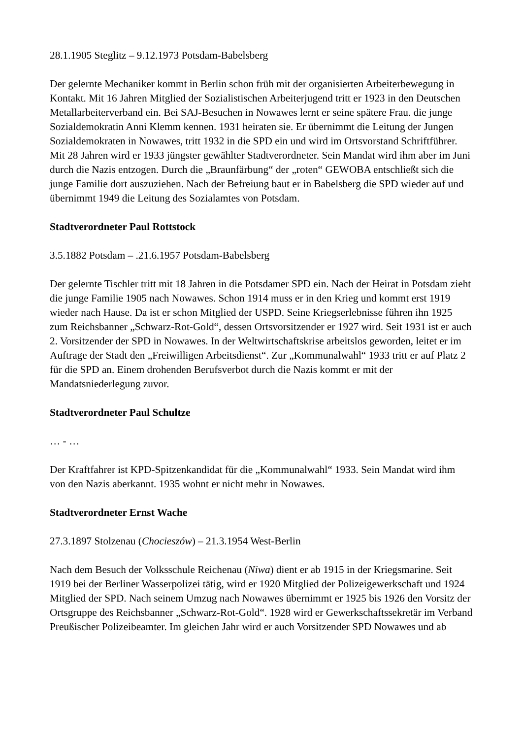28.1.1905 Steglitz – 9.12.1973 Potsdam-Babelsberg
Der gelernte Mechaniker kommt in Berlin schon früh mit der organisierten Arbeiterbewegung in Kontakt. Mit 16 Jahren Mitglied der Sozialistischen Arbeiterjugend tritt er 1923 in den Deutschen Metallarbeiterverband ein. Bei SAJ-Besuchen in Nowawes lernt er seine spätere Frau. die junge Sozialdemokratin Anni Klemm kennen. 1931 heiraten sie. Er übernimmt die Leitung der Jungen Sozialdemokraten in Nowawes, tritt 1932 in die SPD ein und wird im Ortsvorstand Schriftführer. Mit 28 Jahren wird er 1933 jüngster gewählter Stadtverordneter. Sein Mandat wird ihm aber im Juni durch die Nazis entzogen. Durch die „Braunfärbung“ der „roten“ GEWOBA entschließt sich die junge Familie dort auszuziehen. Nach der Befreiung baut er in Babelsberg die SPD wieder auf und übernimmt 1949 die Leitung des Sozialamtes von Potsdam.
Stadtverordneter Paul Rottstock
3.5.1882 Potsdam – .21.6.1957 Potsdam-Babelsberg
Der gelernte Tischler tritt mit 18 Jahren in die Potsdamer SPD ein. Nach der Heirat in Potsdam zieht die junge Familie 1905 nach Nowawes. Schon 1914 muss er in den Krieg und kommt erst 1919 wieder nach Hause. Da ist er schon Mitglied der USPD. Seine Kriegserlebnisse führen ihn 1925 zum Reichsbanner „Schwarz-Rot-Gold“, dessen Ortsvorsitzender er 1927 wird. Seit 1931 ist er auch 2. Vorsitzender der SPD in Nowawes. In der Weltwirtschaftskrise arbeitslos geworden, leitet er im Auftrage der Stadt den „Freiwilligen Arbeitsdienst“. Zur „Kommunalwahl“ 1933 tritt er auf Platz 2 für die SPD an. Einem drohenden Berufsverbot durch die Nazis kommt er mit der Mandatsniederlegung zuvor.
Stadtverordneter Paul Schultze
… - …
Der Kraftfahrer ist KPD-Spitzenkandidat für die „Kommunalwahl“ 1933. Sein Mandat wird ihm von den Nazis aberkannt. 1935 wohnt er nicht mehr in Nowawes.
Stadtverordneter Ernst Wache
27.3.1897 Stolzenau (Chocieszów) – 21.3.1954 West-Berlin
Nach dem Besuch der Volksschule Reichenau (Niwa) dient er ab 1915 in der Kriegsmarine. Seit 1919 bei der Berliner Wasserpolizei tätig, wird er 1920 Mitglied der Polizeigewerkschaft und 1924 Mitglied der SPD. Nach seinem Umzug nach Nowawes übernimmt er 1925 bis 1926 den Vorsitz der Ortsgruppe des Reichsbanner „Schwarz-Rot-Gold“. 1928 wird er Gewerkschaftssekretär im Verband Preußischer Polizeibeamter. Im gleichen Jahr wird er auch Vorsitzender SPD Nowawes und ab